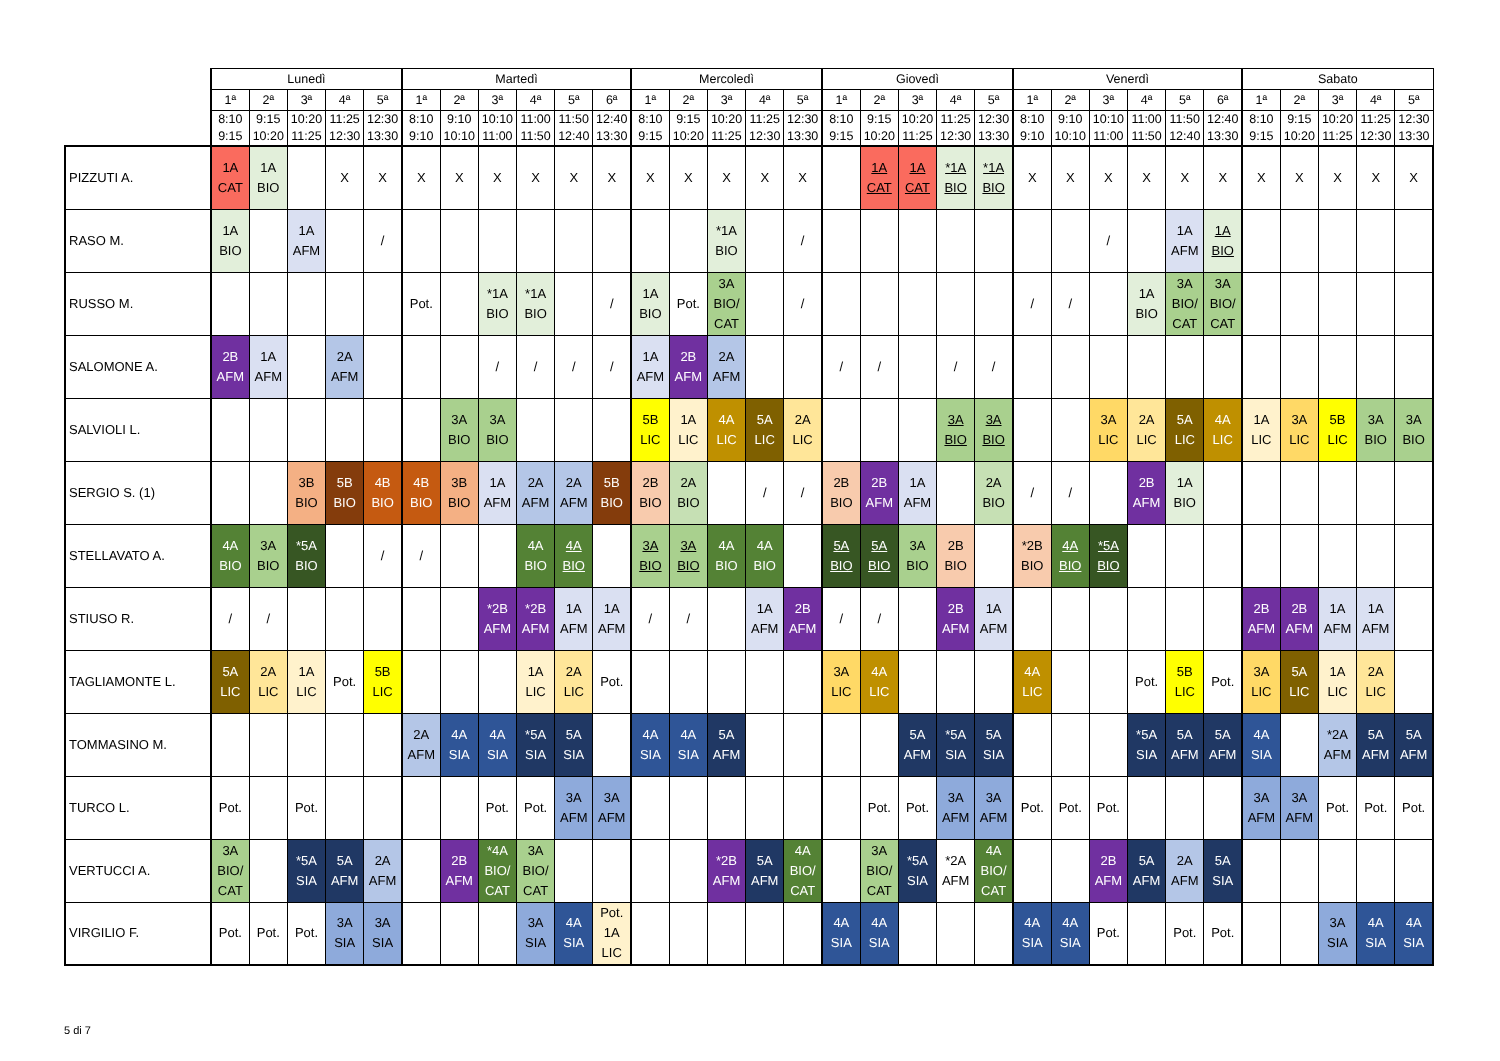| | Lunedì | | | | | Martedì | | | | | | Mercoledì | | | | | Giovedì | | | | | Venerdì | | | | | | Sabato | | | | |
| --- | --- | --- | --- | --- | --- | --- | --- | --- | --- | --- | --- | --- | --- | --- | --- | --- | --- | --- | --- | --- | --- | --- | --- | --- | --- | --- | --- | --- | --- | --- | --- | --- |
| | 1ª | 2ª | 3ª | 4ª | 5ª | 1ª | 2ª | 3ª | 4ª | 5ª | 6ª | 1ª | 2ª | 3ª | 4ª | 5ª | 1ª | 2ª | 3ª | 4ª | 5ª | 1ª | 2ª | 3ª | 4ª | 5ª | 6ª | 1ª | 2ª | 3ª | 4ª | 5ª |
| | 8:10 9:15 | 9:15 10:20 | 10:20 11:25 | 11:25 12:30 | 12:30 13:30 | 8:10 9:10 | 9:10 10:10 | 10:10 11:00 | 11:00 11:50 | 11:50 12:40 | 12:40 13:30 | 8:10 9:15 | 9:15 10:20 | 10:20 11:25 | 11:25 12:30 | 12:30 13:30 | 8:10 9:15 | 9:15 10:20 | 10:20 11:25 | 11:25 12:30 | 12:30 13:30 | 8:10 9:10 | 9:10 10:10 | 10:10 11:00 | 11:00 11:50 | 11:50 12:40 | 12:40 13:30 | 8:10 9:15 | 9:15 10:20 | 10:20 11:25 | 11:25 12:30 | 12:30 13:30 |
| PIZZUTI A. | 1A CAT | 1A BIO | | X | X | X | X | X | X | X | X | X | X | X | X | X | | 1A CAT | 1A CAT | *1A BIO | *1A BIO | X | X | X | X | X | X | X | X | X | X | X |
| RASO M. | 1A BIO | | 1A AFM | | / | | | | | | | | | *1A BIO | | / | | | | | | | | / | | 1A AFM | 1A BIO | | | | | |
| RUSSO M. | | | | | | Pot. | | *1A BIO | *1A BIO | | / | 1A BIO | Pot. | 3A BIO/ CAT | | / | | | | | | / | / | | 1A BIO | 3A BIO/ CAT | 3A BIO/ CAT | | | | | |
| SALOMONE A. | 2B AFM | 1A AFM | | 2A AFM | | | | / | / | / | / | 1A AFM | 2B AFM | 2A AFM | | | / | / | | / | / | | | | | | | | | | | |
| SALVIOLI L. | | | | | | | 3A BIO | 3A BIO | | | | 5B LIC | 1A LIC | 4A LIC | 5A LIC | 2A LIC | | | | 3A BIO | 3A BIO | | | 3A LIC | 2A LIC | 5A LIC | 4A LIC | 1A LIC | 3A LIC | 5B LIC | 3A BIO | 3A BIO |
| SERGIO S. (1) | | | 3B BIO | 5B BIO | 4B BIO | 4B BIO | 3B BIO | 1A AFM | 2A AFM | 2A AFM | 5B BIO | 2B BIO | 2A BIO | | / | / | 2B BIO | 2B AFM | 1A AFM | | 2A BIO | / | / | | 2B AFM | 1A BIO | | | | | | |
| STELLAVATO A. | 4A BIO | 3A BIO | *5A BIO | | / | / | | | 4A BIO | 4A BIO | | 3A BIO | 3A BIO | 4A BIO | 4A BIO | | 5A BIO | 5A BIO | 3A BIO | 2B BIO | | *2B BIO | 4A BIO | *5A BIO | | | | | | | | |
| STIUSO R. | / | / | | | | | | *2B AFM | *2B AFM | 1A AFM | 1A AFM | / | / | | 1A AFM | 2B AFM | / | / | | 2B AFM | 1A AFM | | | | | | | 2B AFM | 2B AFM | 1A AFM | 1A AFM | |
| TAGLIAMONTE L. | 5A LIC | 2A LIC | 1A LIC | Pot. | 5B LIC | | | | 1A LIC | 2A LIC | Pot. | | | | | | 3A LIC | 4A LIC | | | | 4A LIC | | | Pot. | 5B LIC | Pot. | 3A LIC | 5A LIC | 1A LIC | 2A LIC | |
| TOMMASINO M. | | | | | | 2A AFM | 4A SIA | 4A SIA | *5A SIA | 5A SIA | | 4A SIA | 4A SIA | 5A AFM | | | | | 5A AFM | *5A SIA | 5A SIA | | | | *5A SIA | 5A AFM | 5A AFM | 4A SIA | | *2A AFM | 5A AFM | 5A AFM |
| TURCO L. | Pot. | | Pot. | | | | | Pot. | Pot. | 3A AFM | 3A AFM | | | | | | | Pot. | Pot. | 3A AFM | 3A AFM | Pot. | Pot. | Pot. | | | | 3A AFM | 3A AFM | Pot. | Pot. | Pot. |
| VERTUCCI A. | 3A BIO/ CAT | | *5A SIA | 5A AFM | 2A AFM | | 2B AFM | *4A BIO/ CAT | 3A BIO/ CAT | | | | | *2B AFM | 5A AFM | 4A BIO/ CAT | | 3A BIO/ CAT | *5A SIA | *2A AFM | 4A BIO/ CAT | | | 2B AFM | 5A AFM | 2A AFM | 5A SIA | | | | | |
| VIRGILIO F. | Pot. | Pot. | Pot. | 3A SIA | 3A SIA | | | | 3A SIA | 4A SIA | Pot. 1A LIC | | | | | | 4A SIA | 4A SIA | | | | 4A SIA | 4A SIA | Pot. | | Pot. | Pot. | | | 3A SIA | 4A SIA | 4A SIA |
5 di 7